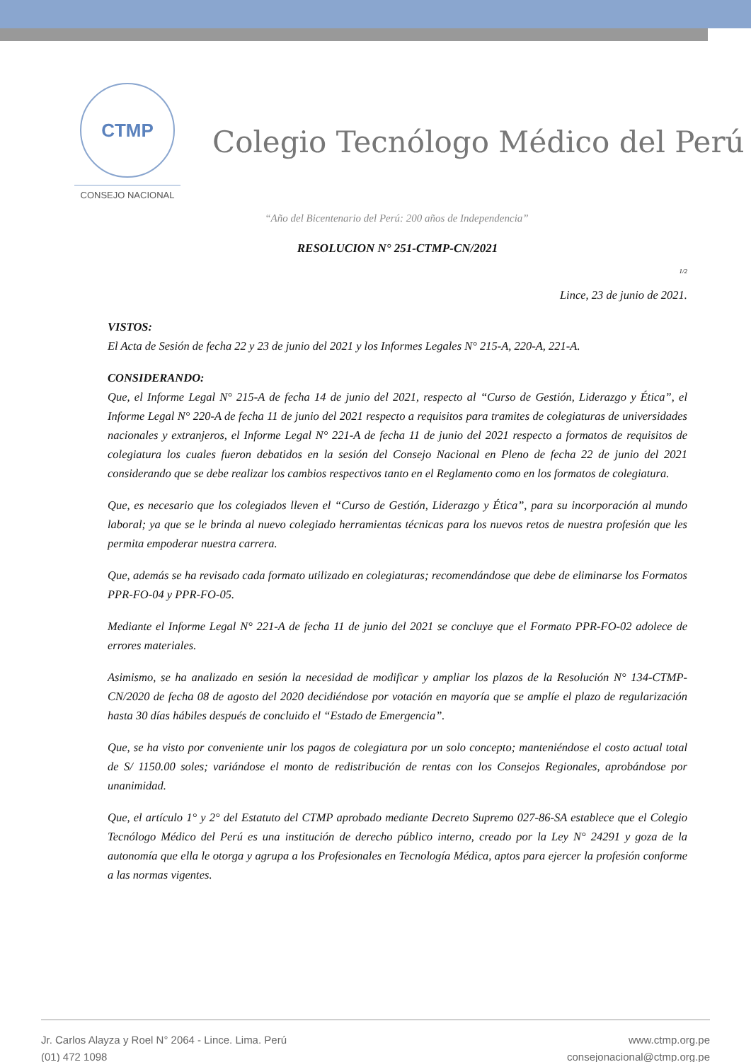CTMP
CONSEJO NACIONAL
Colegio Tecnólogo Médico del Perú
“Año del Bicentenario del Perú: 200 años de Independencia”
RESOLUCION N° 251-CTMP-CN/2021
1/2
Lince, 23 de junio de 2021.
VISTOS:
El Acta de Sesión de fecha 22 y 23 de junio del 2021 y los Informes Legales N° 215-A, 220-A, 221-A.
CONSIDERANDO:
Que, el Informe Legal N° 215-A de fecha 14 de junio del 2021, respecto al “Curso de Gestión, Liderazgo y Ética”, el Informe Legal N° 220-A de fecha 11 de junio del 2021 respecto a requisitos para tramites de colegiaturas de universidades nacionales y extranjeros, el Informe Legal N° 221-A de fecha 11 de junio del 2021 respecto a formatos de requisitos de colegiatura los cuales fueron debatidos en la sesión del Consejo Nacional en Pleno de fecha 22 de junio del 2021 considerando que se debe realizar los cambios respectivos tanto en el Reglamento como en los formatos de colegiatura.
Que, es necesario que los colegiados lleven el “Curso de Gestión, Liderazgo y Ética”, para su incorporación al mundo laboral; ya que se le brinda al nuevo colegiado herramientas técnicas para los nuevos retos de nuestra profesión que les permita empoderar nuestra carrera.
Que, además se ha revisado cada formato utilizado en colegiaturas; recomendándose que debe de eliminarse los Formatos PPR-FO-04 y PPR-FO-05.
Mediante el Informe Legal N° 221-A de fecha 11 de junio del 2021 se concluye que el Formato PPR-FO-02 adolece de errores materiales.
Asimismo, se ha analizado en sesión la necesidad de modificar y ampliar los plazos de la Resolución N° 134-CTMP-CN/2020 de fecha 08 de agosto del 2020 decidiéndose por votación en mayoría que se amplíe el plazo de regularización hasta 30 días hábiles después de concluido el “Estado de Emergencia”.
Que, se ha visto por conveniente unir los pagos de colegiatura por un solo concepto; manteniéndose el costo actual total de S/ 1150.00 soles; variándose el monto de redistribución de rentas con los Consejos Regionales, aprobándose por unanimidad.
Que, el artículo 1° y 2° del Estatuto del CTMP aprobado mediante Decreto Supremo 027-86-SA establece que el Colegio Tecnólogo Médico del Perú es una institución de derecho público interno, creado por la Ley N° 24291 y goza de la autonomía que ella le otorga y agrupa a los Profesionales en Tecnología Médica, aptos para ejercer la profesión conforme a las normas vigentes.
Jr. Carlos Alayza y Roel N° 2064 - Lince. Lima. Perú
(01) 472 1098
www.ctmp.org.pe
consejonacional@ctmp.org.pe